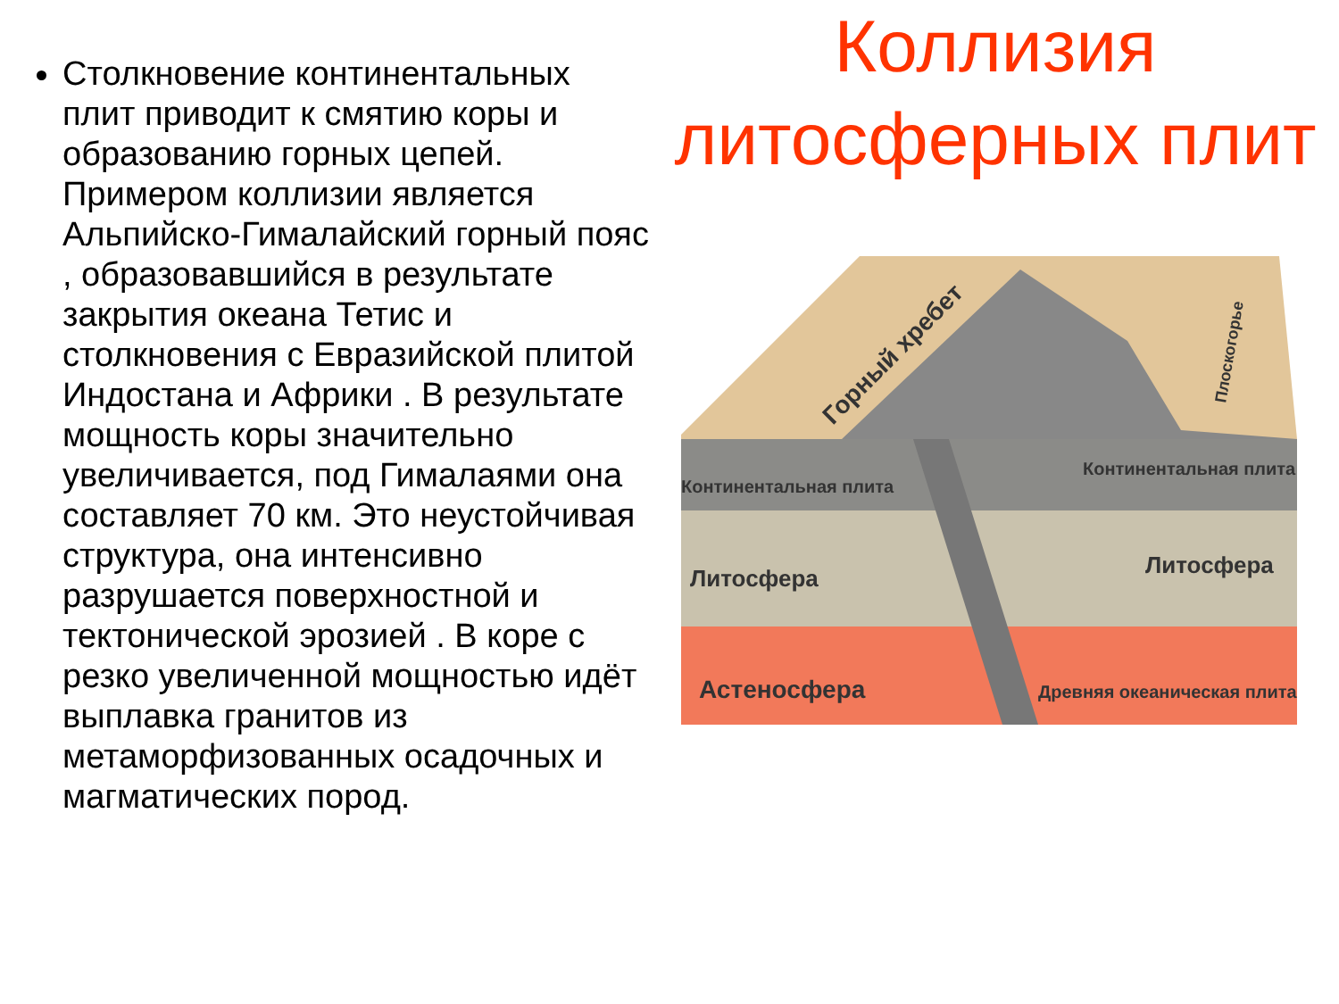Столкновение континентальных плит приводит к смятию коры и образованию горных цепей. Примером коллизии является Альпийско-Гималайский горный пояс , образовавшийся в результате закрытия океана Тетис и столкновения с Евразийской плитой Индостана и Африки . В результате мощность коры значительно увеличивается, под Гималаями она составляет 70 км. Это неустойчивая структура, она интенсивно разрушается поверхностной и тектонической эрозией . В коре с резко увеличенной мощностью идёт выплавка гранитов из метаморфизованных осадочных и магматических пород.
Коллизия литосферных плит
Континентальная плита
Континентальная плита
Литосфера
Литосфера
Астеносфера
Древняя океаническая плита
Горный хребет
Плоскогорье